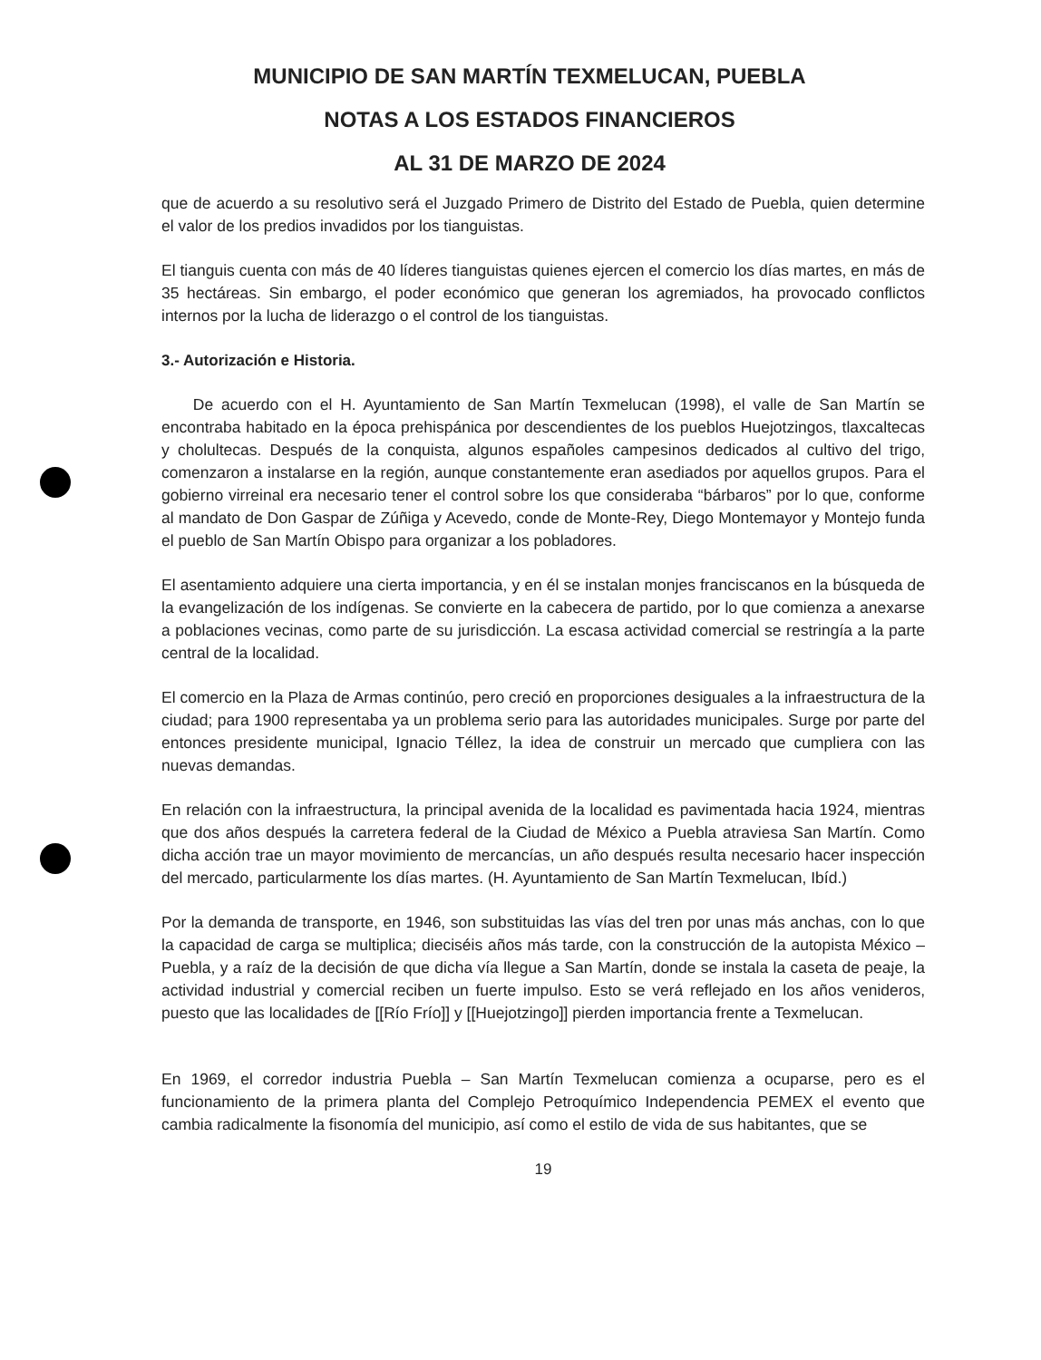MUNICIPIO DE SAN MARTÍN TEXMELUCAN, PUEBLA
NOTAS A LOS ESTADOS FINANCIEROS
AL 31 DE MARZO DE 2024
que de acuerdo a su resolutivo será el Juzgado Primero de Distrito del Estado de Puebla, quien determine el valor de los predios invadidos por los tianguistas.
El tianguis cuenta con más de 40 líderes tianguistas quienes ejercen el comercio los días martes, en más de 35 hectáreas. Sin embargo, el poder económico que generan los agremiados, ha provocado conflictos internos por la lucha de liderazgo o el control de los tianguistas.
3.- Autorización e Historia.
De acuerdo con el H. Ayuntamiento de San Martín Texmelucan (1998), el valle de San Martín se encontraba habitado en la época prehispánica por descendientes de los pueblos Huejotzingos, tlaxcaltecas y cholultecas. Después de la conquista, algunos españoles campesinos dedicados al cultivo del trigo, comenzaron a instalarse en la región, aunque constantemente eran asediados por aquellos grupos. Para el gobierno virreinal era necesario tener el control sobre los que consideraba “bárbaros” por lo que, conforme al mandato de Don Gaspar de Zúñiga y Acevedo, conde de Monte-Rey, Diego Montemayor y Montejo funda el pueblo de San Martín Obispo para organizar a los pobladores.
El asentamiento adquiere una cierta importancia, y en él se instalan monjes franciscanos en la búsqueda de la evangelización de los indígenas. Se convierte en la cabecera de partido, por lo que comienza a anexarse a poblaciones vecinas, como parte de su jurisdicción. La escasa actividad comercial se restringía a la parte central de la localidad.
El comercio en la Plaza de Armas continúo, pero creció en proporciones desiguales a la infraestructura de la ciudad; para 1900 representaba ya un problema serio para las autoridades municipales. Surge por parte del entonces presidente municipal, Ignacio Téllez, la idea de construir un mercado que cumpliera con las nuevas demandas.
En relación con la infraestructura, la principal avenida de la localidad es pavimentada hacia 1924, mientras que dos años después la carretera federal de la Ciudad de México a Puebla atraviesa San Martín. Como dicha acción trae un mayor movimiento de mercancías, un año después resulta necesario hacer inspección del mercado, particularmente los días martes. (H. Ayuntamiento de San Martín Texmelucan, Ibíd.)
Por la demanda de transporte, en 1946, son substituidas las vías del tren por unas más anchas, con lo que la capacidad de carga se multiplica; dieciséis años más tarde, con la construcción de la autopista México – Puebla, y a raíz de la decisión de que dicha vía llegue a San Martín, donde se instala la caseta de peaje, la actividad industrial y comercial reciben un fuerte impulso. Esto se verá reflejado en los años venideros, puesto que las localidades de [[Río Frío]] y [[Huejotzingo]] pierden importancia frente a Texmelucan.
En 1969, el corredor industria Puebla – San Martín Texmelucan comienza a ocuparse, pero es el funcionamiento de la primera planta del Complejo Petroquímico Independencia PEMEX el evento que cambia radicalmente la fisonomía del municipio, así como el estilo de vida de sus habitantes, que se
19